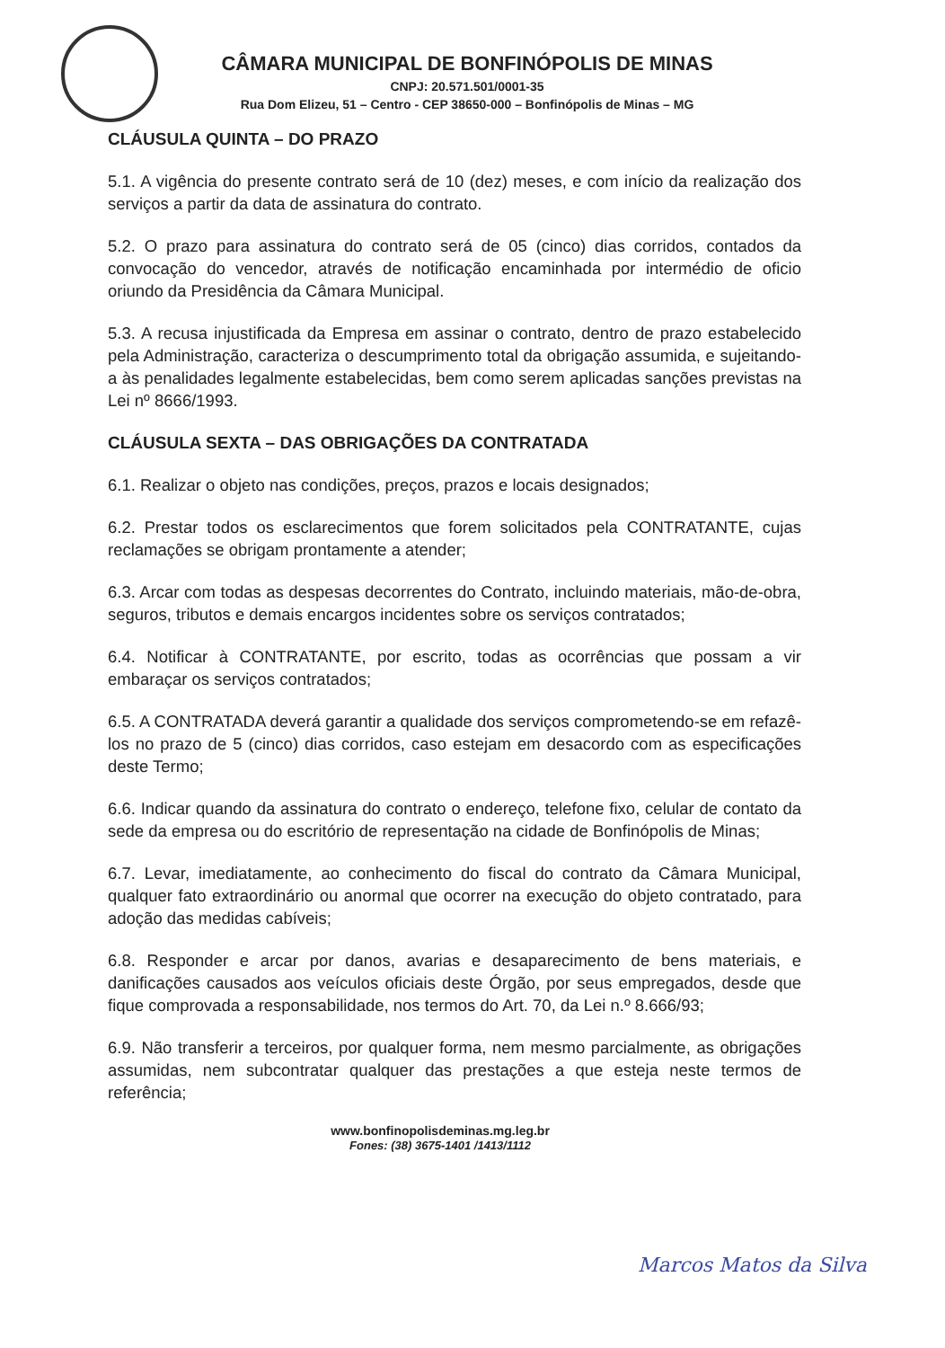CÂMARA MUNICIPAL DE BONFINÓPOLIS DE MINAS
CNPJ: 20.571.501/0001-35
Rua Dom Elizeu, 51 – Centro - CEP 38650-000 – Bonfinópolis de Minas – MG
CLÁUSULA QUINTA – DO PRAZO
5.1. A vigência do presente contrato será de 10 (dez) meses, e com início da realização dos serviços a partir da data de assinatura do contrato.
5.2. O prazo para assinatura do contrato será de 05 (cinco) dias corridos, contados da convocação do vencedor, através de notificação encaminhada por intermédio de oficio oriundo da Presidência da Câmara Municipal.
5.3. A recusa injustificada da Empresa em assinar o contrato, dentro de prazo estabelecido pela Administração, caracteriza o descumprimento total da obrigação assumida, e sujeitando-a às penalidades legalmente estabelecidas, bem como serem aplicadas sanções previstas na Lei nº 8666/1993.
CLÁUSULA SEXTA – DAS OBRIGAÇÕES DA CONTRATADA
6.1. Realizar o objeto nas condições, preços, prazos e locais designados;
6.2. Prestar todos os esclarecimentos que forem solicitados pela CONTRATANTE, cujas reclamações se obrigam prontamente a atender;
6.3. Arcar com todas as despesas decorrentes do Contrato, incluindo materiais, mão-de-obra, seguros, tributos e demais encargos incidentes sobre os serviços contratados;
6.4. Notificar à CONTRATANTE, por escrito, todas as ocorrências que possam a vir embaraçar os serviços contratados;
6.5. A CONTRATADA deverá garantir a qualidade dos serviços comprometendo-se em refazê-los no prazo de 5 (cinco) dias corridos, caso estejam em desacordo com as especificações deste Termo;
6.6. Indicar quando da assinatura do contrato o endereço, telefone fixo, celular de contato da sede da empresa ou do escritório de representação na cidade de Bonfinópolis de Minas;
6.7. Levar, imediatamente, ao conhecimento do fiscal do contrato da Câmara Municipal, qualquer fato extraordinário ou anormal que ocorrer na execução do objeto contratado, para adoção das medidas cabíveis;
6.8. Responder e arcar por danos, avarias e desaparecimento de bens materiais, e danificações causados aos veículos oficiais deste Órgão, por seus empregados, desde que fique comprovada a responsabilidade, nos termos do Art. 70, da Lei n.º 8.666/93;
6.9. Não transferir a terceiros, por qualquer forma, nem mesmo parcialmente, as obrigações assumidas, nem subcontratar qualquer das prestações a que esteja neste termos de referência;
www.bonfinopolisdeminas.mg.leg.br
Fones: (38) 3675-1401 /1413/1112
Marcos Matos da Silva